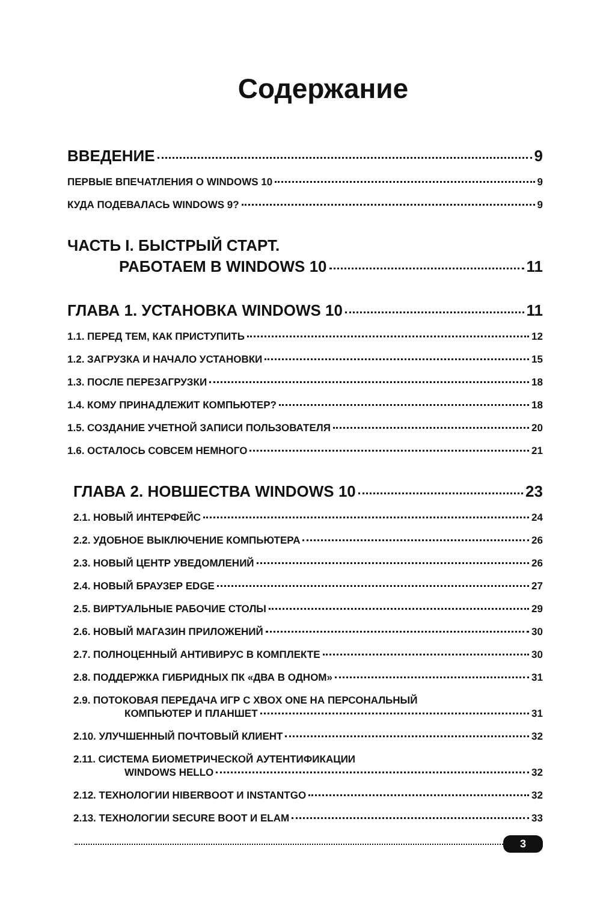Содержание
ВВЕДЕНИЕ 9
ПЕРВЫЕ ВПЕЧАТЛЕНИЯ О WINDOWS 10 9
КУДА ПОДЕВАЛАСЬ WINDOWS 9? 9
ЧАСТЬ I. БЫСТРЫЙ СТАРТ.
РАБОТАЕМ В WINDOWS 10 11
ГЛАВА 1. УСТАНОВКА WINDOWS 10 11
1.1. ПЕРЕД ТЕМ, КАК ПРИСТУПИТЬ 12
1.2. ЗАГРУЗКА И НАЧАЛО УСТАНОВКИ 15
1.3. ПОСЛЕ ПЕРЕЗАГРУЗКИ 18
1.4. КОМУ ПРИНАДЛЕЖИТ КОМПЬЮТЕР? 18
1.5. СОЗДАНИЕ УЧЕТНОЙ ЗАПИСИ ПОЛЬЗОВАТЕЛЯ 20
1.6. ОСТАЛОСЬ СОВСЕМ НЕМНОГО 21
ГЛАВА 2. НОВШЕСТВА WINDOWS 10 23
2.1. НОВЫЙ ИНТЕРФЕЙС 24
2.2. УДОБНОЕ ВЫКЛЮЧЕНИЕ КОМПЬЮТЕРА 26
2.3. НОВЫЙ ЦЕНТР УВЕДОМЛЕНИЙ 26
2.4. НОВЫЙ БРАУЗЕР EDGE 27
2.5. ВИРТУАЛЬНЫЕ РАБОЧИЕ СТОЛЫ 29
2.6. НОВЫЙ МАГАЗИН ПРИЛОЖЕНИЙ 30
2.7. ПОЛНОЦЕННЫЙ АНТИВИРУС В КОМПЛЕКТЕ 30
2.8. ПОДДЕРЖКА ГИБРИДНЫХ ПК «ДВА В ОДНОМ» 31
2.9. ПОТОКОВАЯ ПЕРЕДАЧА ИГР С XBOX ONE НА ПЕРСОНАЛЬНЫЙ
КОМПЬЮТЕР И ПЛАНШЕТ 31
2.10. УЛУЧШЕННЫЙ ПОЧТОВЫЙ КЛИЕНТ 32
2.11. СИСТЕМА БИОМЕТРИЧЕСКОЙ АУТЕНТИФИКАЦИИ
WINDOWS HELLO 32
2.12. ТЕХНОЛОГИИ HIBERBOOT И INSTANTGO 32
2.13. ТЕХНОЛОГИИ SECURE BOOT И ELAM 33
3